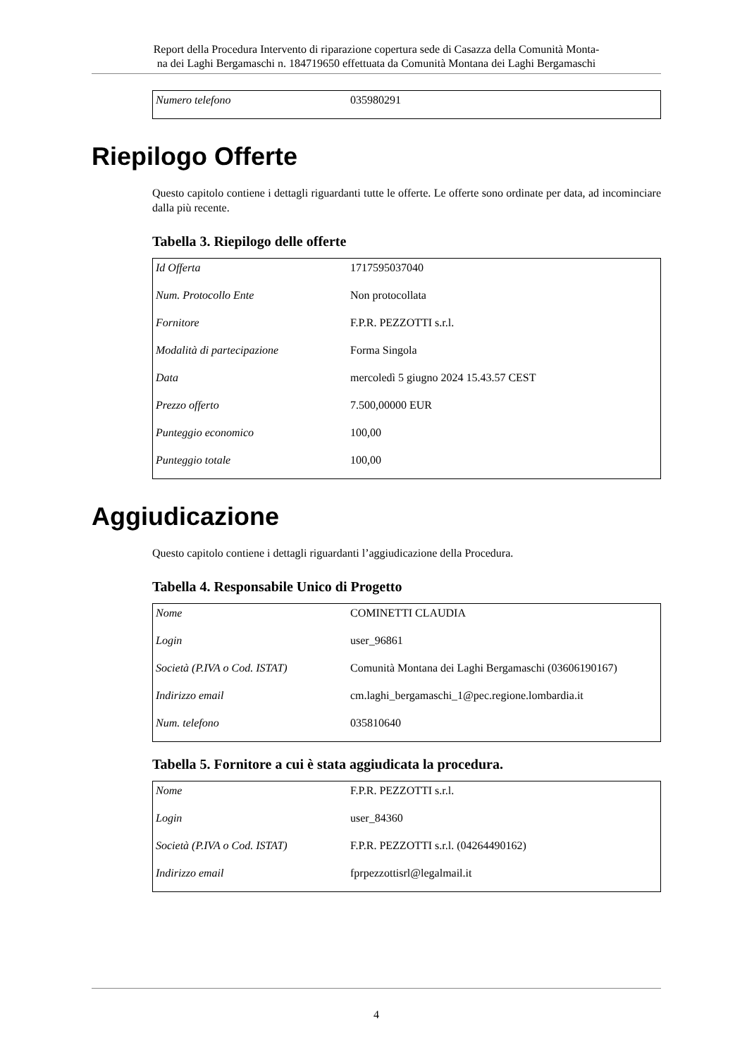Report della Procedura Intervento di riparazione copertura sede di Casazza della Comunità Monta-
na dei Laghi Bergamaschi n. 184719650 effettuata da Comunità Montana dei Laghi Bergamaschi
| Numero telefono | 035980291 |
Riepilogo Offerte
Questo capitolo contiene i dettagli riguardanti tutte le offerte. Le offerte sono ordinate per data, ad incominciare dalla più recente.
Tabella 3. Riepilogo delle offerte
| Id Offerta | 1717595037040 |
| Num. Protocollo Ente | Non protocollata |
| Fornitore | F.P.R. PEZZOTTI s.r.l. |
| Modalità di partecipazione | Forma Singola |
| Data | mercoledì 5 giugno 2024 15.43.57 CEST |
| Prezzo offerto | 7.500,00000 EUR |
| Punteggio economico | 100,00 |
| Punteggio totale | 100,00 |
Aggiudicazione
Questo capitolo contiene i dettagli riguardanti l’aggiudicazione della Procedura.
Tabella 4. Responsabile Unico di Progetto
| Nome | COMINETTI CLAUDIA |
| Login | user_96861 |
| Società (P.IVA o Cod. ISTAT) | Comunità Montana dei Laghi Bergamaschi (03606190167) |
| Indirizzo email | cm.laghi_bergamaschi_1@pec.regione.lombardia.it |
| Num. telefono | 035810640 |
Tabella 5. Fornitore a cui è stata aggiudicata la procedura.
| Nome | F.P.R. PEZZOTTI s.r.l. |
| Login | user_84360 |
| Società (P.IVA o Cod. ISTAT) | F.P.R. PEZZOTTI s.r.l. (04264490162) |
| Indirizzo email | fprpezzottisrl@legalmail.it |
4